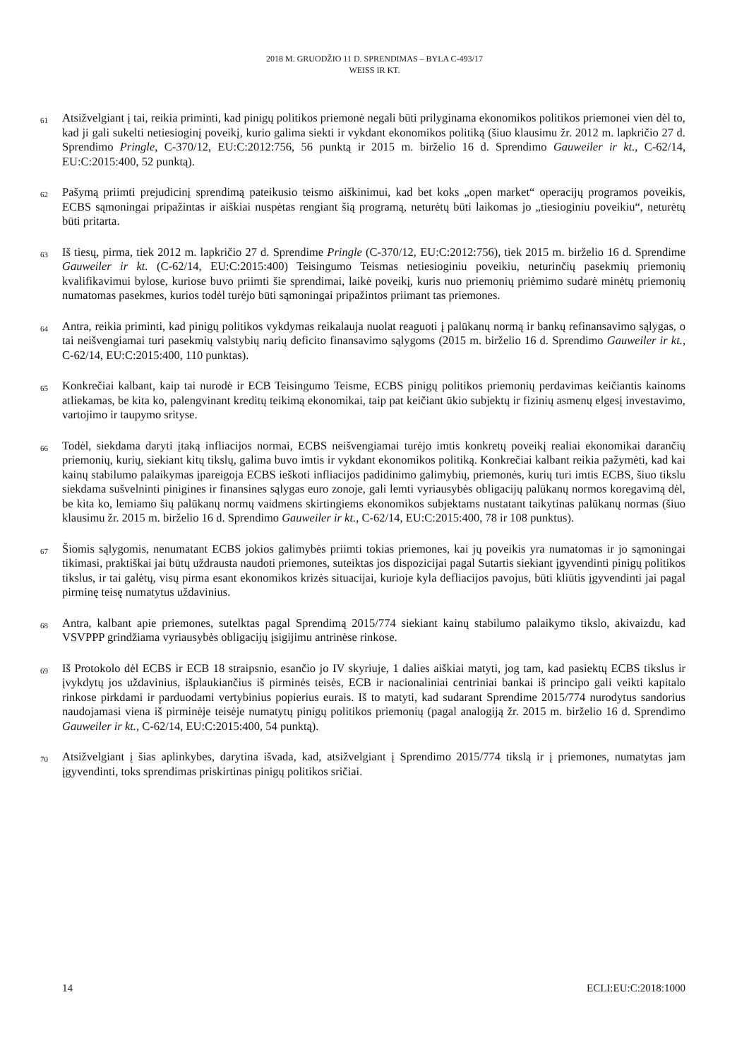2018 M. GRUODŽIO 11 D. SPRENDIMAS – BYLA C-493/17
WEISS IR KT.
61
Atsižvelgiant į tai, reikia priminti, kad pinigų politikos priemonė negali būti prilyginama ekonomikos politikos priemonei vien dėl to, kad ji gali sukelti netiesioginį poveikį, kurio galima siekti ir vykdant ekonomikos politiką (šiuo klausimu žr. 2012 m. lapkričio 27 d. Sprendimo Pringle, C-370/12, EU:C:2012:756, 56 punktą ir 2015 m. birželio 16 d. Sprendimo Gauweiler ir kt., C-62/14, EU:C:2015:400, 52 punktą).
62
Pašymą priimti prejudicinį sprendimą pateikusio teismo aiškinimui, kad bet koks „open market“ operacijų programos poveikis, ECBS sąmoningai pripažintas ir aiškiai nuspėtas rengiant šią programą, neturėtų būti laikomas jo „tiesioginiu poveikiu“, neturėtų būti pritarta.
63
Iš tiesų, pirma, tiek 2012 m. lapkričio 27 d. Sprendime Pringle (C-370/12, EU:C:2012:756), tiek 2015 m. birželio 16 d. Sprendime Gauweiler ir kt. (C-62/14, EU:C:2015:400) Teisingumo Teismas netiesioginiu poveikiu, neturinčių pasekmių priemonių kvalifikavimui bylose, kuriose buvo priimti šie sprendimai, laikė poveikį, kuris nuo priemonių priėmimo sudarė minėtų priemonių numatomas pasekmes, kurios todėl turėjo būti sąmoningai pripažintos priimant tas priemones.
64
Antra, reikia priminti, kad pinigų politikos vykdymas reikalauja nuolat reaguoti į palūkanų normą ir bankų refinansavimo sąlygas, o tai neišvengiamai turi pasekmių valstybių narių deficito finansavimo sąlygoms (2015 m. birželio 16 d. Sprendimo Gauweiler ir kt., C-62/14, EU:C:2015:400, 110 punktas).
65
Konkrečiai kalbant, kaip tai nurodė ir ECB Teisingumo Teisme, ECBS pinigų politikos priemonių perdavimas keičiantis kainoms atliekamas, be kita ko, palengvinant kreditų teikimą ekonomikai, taip pat keičiant ūkio subjektų ir fizinių asmenų elgesį investavimo, vartojimo ir taupymo srityse.
66
Todėl, siekdama daryti įtaką infliacijos normai, ECBS neišvengiamai turėjo imtis konkretų poveikį realiai ekonomikai darančių priemonių, kurių, siekiant kitų tikslų, galima buvo imtis ir vykdant ekonomikos politiką. Konkrečiai kalbant reikia pažymėti, kad kai kainų stabilumo palaikymas įpareigoja ECBS ieškoti infliacijos padidinimo galimybių, priemonės, kurių turi imtis ECBS, šiuo tikslu siekdama sušvelninti pinigines ir finansines sąlygas euro zonoje, gali lemti vyriausybės obligacijų palūkanų normos koregavimą dėl, be kita ko, lemiamo šių palūkanų normų vaidmens skirtingiems ekonomikos subjektams nustatant taikytinas palūkanų normas (šiuo klausimu žr. 2015 m. birželio 16 d. Sprendimo Gauweiler ir kt., C-62/14, EU:C:2015:400, 78 ir 108 punktus).
67
Šiomis sąlygomis, nenumatant ECBS jokios galimybės priimti tokias priemones, kai jų poveikis yra numatomas ir jo sąmoningai tikimasi, praktiškai jai būtų uždrausta naudoti priemones, suteiktas jos dispozicijai pagal Sutartis siekiant įgyvendinti pinigų politikos tikslus, ir tai galėtų, visų pirma esant ekonomikos krizės situacijai, kurioje kyla defliacijos pavojus, būti kliūtis įgyvendinti jai pagal pirminę teisę numatytus uždavinius.
68
Antra, kalbant apie priemones, sutelktas pagal Sprendimą 2015/774 siekiant kainų stabilumo palaikymo tikslo, akivaizdu, kad VSVPPP grindžiama vyriausybės obligacijų įsigijimu antrinėse rinkose.
69
Iš Protokolo dėl ECBS ir ECB 18 straipsnio, esančio jo IV skyriuje, 1 dalies aiškiai matyti, jog tam, kad pasiektų ECBS tikslus ir įvykdytų jos uždavinius, išplaukiančius iš pirminės teisės, ECB ir nacionaliniai centriniai bankai iš principo gali veikti kapitalo rinkose pirkdami ir parduodami vertybinius popierius eurais. Iš to matyti, kad sudarant Sprendime 2015/774 nurodytus sandorius naudojamasi viena iš pirminėje teisėje numatytų pinigų politikos priemonių (pagal analogiją žr. 2015 m. birželio 16 d. Sprendimo Gauweiler ir kt., C-62/14, EU:C:2015:400, 54 punktą).
70
Atsižvelgiant į šias aplinkybes, darytina išvada, kad, atsižvelgiant į Sprendimo 2015/774 tikslą ir į priemones, numatytas jam įgyvendinti, toks sprendimas priskirtinas pinigų politikos sričiai.
14 ECLI:EU:C:2018:1000